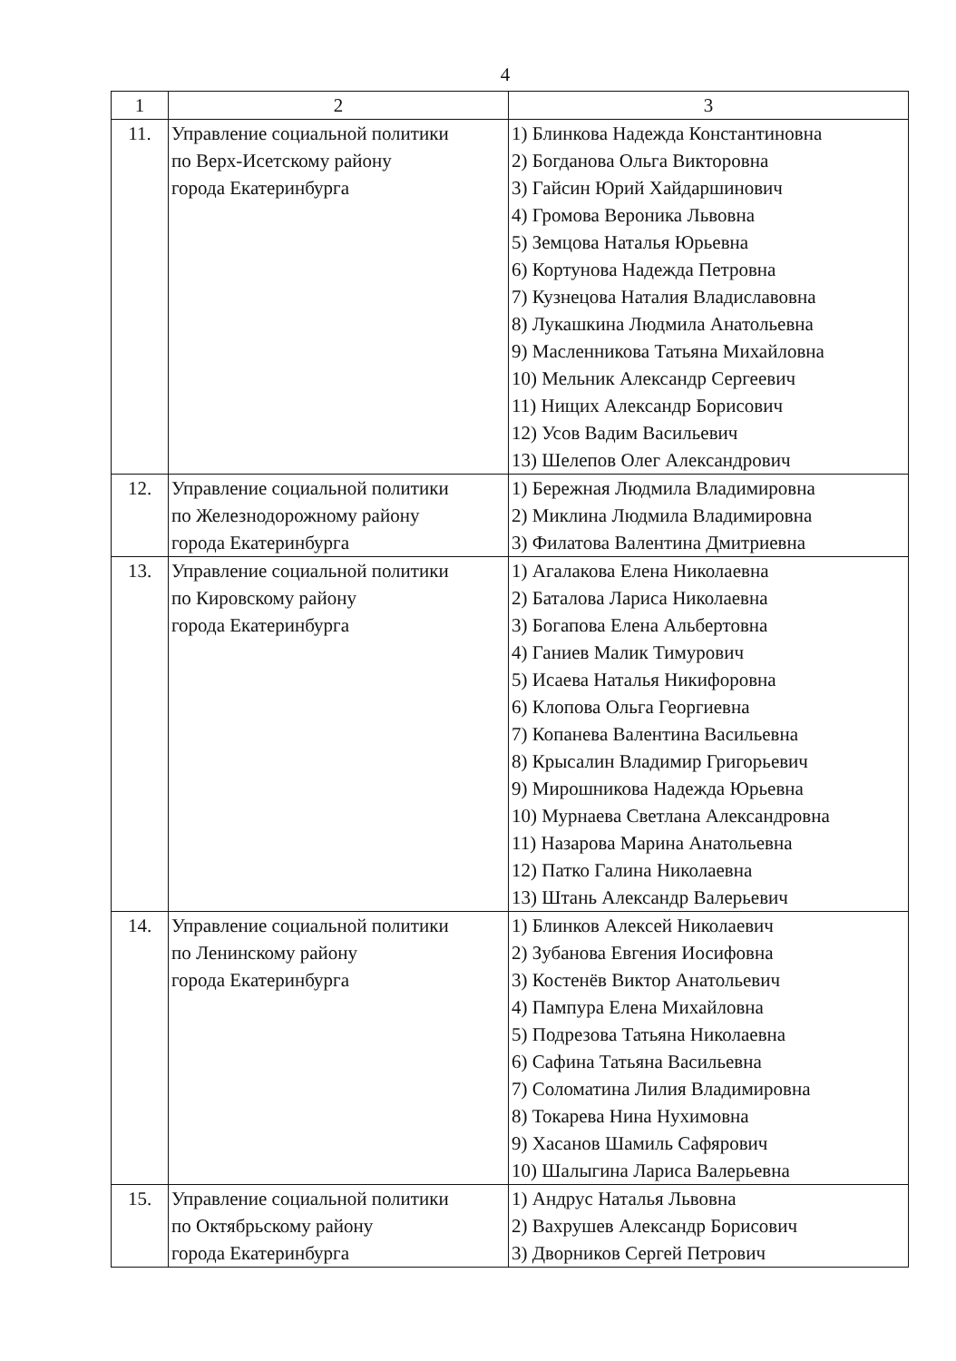4
| 1 | 2 | 3 |
| --- | --- | --- |
| 11. | Управление социальной политики по Верх-Исетскому району города Екатеринбурга | 1) Блинкова Надежда Константиновна 2) Богданова Ольга Викторовна 3) Гайсин Юрий Хайдаршинович 4) Громова Вероника Львовна 5) Земцова Наталья Юрьевна 6) Кортунова Надежда Петровна 7) Кузнецова Наталия Владиславовна 8) Лукашкина Людмила Анатольевна 9) Масленникова Татьяна Михайловна 10) Мельник Александр Сергеевич 11) Нищих Александр Борисович 12) Усов Вадим Васильевич 13) Шелепов Олег Александрович |
| 12. | Управление социальной политики по Железнодорожному району города Екатеринбурга | 1) Бережная Людмила Владимировна 2) Миклина Людмила Владимировна 3) Филатова Валентина Дмитриевна |
| 13. | Управление социальной политики по Кировскому району города Екатеринбурга | 1) Агалакова Елена Николаевна 2) Баталова Лариса Николаевна 3) Богапова Елена Альбертовна 4) Ганиев Малик Тимурович 5) Исаева Наталья Никифоровна 6) Клопова Ольга Георгиевна 7) Копанева Валентина Васильевна 8) Крысалин Владимир Григорьевич 9) Мирошникова Надежда Юрьевна 10) Мурнаева Светлана Александровна 11) Назарова Марина Анатольевна 12) Патко Галина Николаевна 13) Штань Александр Валерьевич |
| 14. | Управление социальной политики по Ленинскому району города Екатеринбурга | 1) Блинков Алексей Николаевич 2) Зубанова Евгения Иосифовна 3) Костенёв Виктор Анатольевич 4) Пампура Елена Михайловна 5) Подрезова Татьяна Николаевна 6) Сафина Татьяна Васильевна 7) Соломатина Лилия Владимировна 8) Токарева Нина Нухимовна 9) Хасанов Шамиль Сафярович 10) Шалыгина Лариса Валерьевна |
| 15. | Управление социальной политики по Октябрьскому району города Екатеринбурга | 1) Андрус Наталья Львовна 2) Вахрушев Александр Борисович 3) Дворников Сергей Петрович |